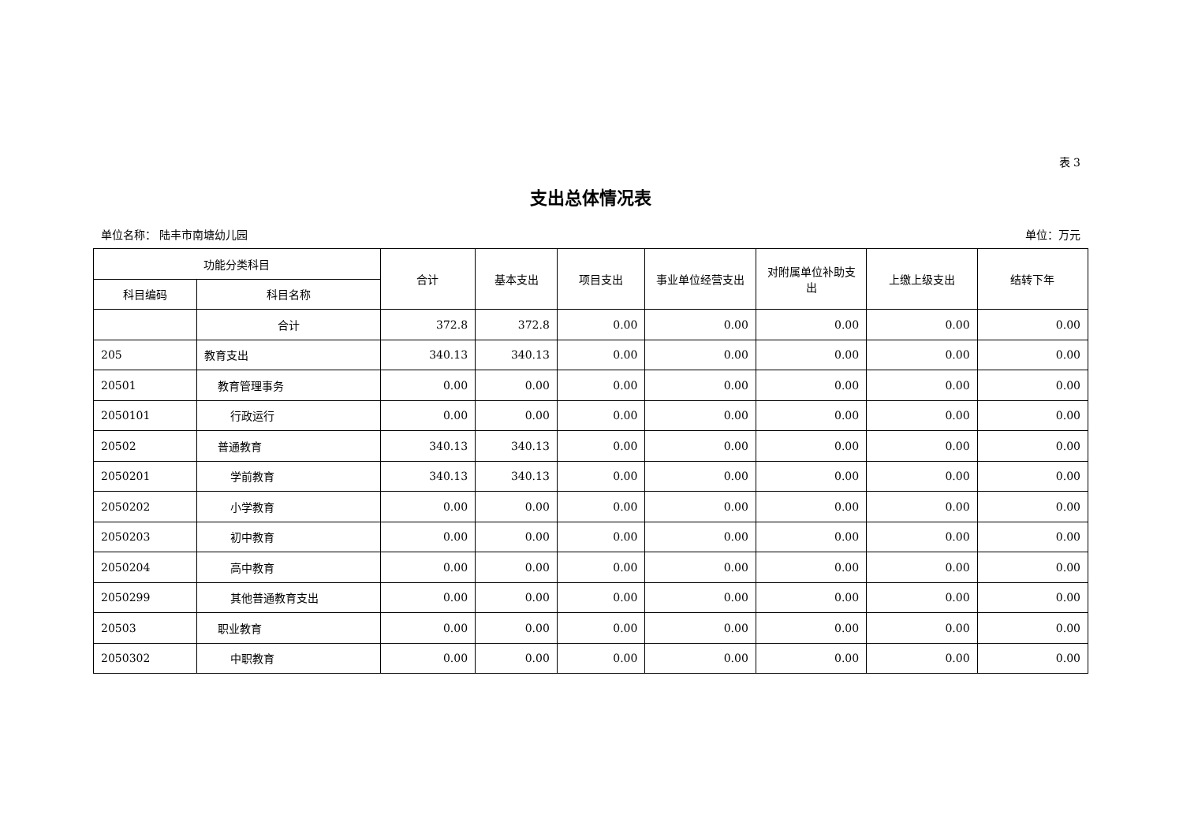表 3
支出总体情况表
单位名称： 陆丰市南塘幼儿园 单位：万元
| 功能分类科目 | | 合计 | 基本支出 | 项目支出 | 事业单位经营支出 | 对附属单位补助支出 | 上缴上级支出 | 结转下年 |
| --- | --- | --- | --- | --- | --- | --- | --- | --- |
| 科目编码 | 科目名称 | | | | | | | |
| | 合计 | 372.8 | 372.8 | 0.00 | 0.00 | 0.00 | 0.00 | 0.00 |
| 205 | 教育支出 | 340.13 | 340.13 | 0.00 | 0.00 | 0.00 | 0.00 | 0.00 |
| 20501 | 教育管理事务 | 0.00 | 0.00 | 0.00 | 0.00 | 0.00 | 0.00 | 0.00 |
| 2050101 | 行政运行 | 0.00 | 0.00 | 0.00 | 0.00 | 0.00 | 0.00 | 0.00 |
| 20502 | 普通教育 | 340.13 | 340.13 | 0.00 | 0.00 | 0.00 | 0.00 | 0.00 |
| 2050201 | 学前教育 | 340.13 | 340.13 | 0.00 | 0.00 | 0.00 | 0.00 | 0.00 |
| 2050202 | 小学教育 | 0.00 | 0.00 | 0.00 | 0.00 | 0.00 | 0.00 | 0.00 |
| 2050203 | 初中教育 | 0.00 | 0.00 | 0.00 | 0.00 | 0.00 | 0.00 | 0.00 |
| 2050204 | 高中教育 | 0.00 | 0.00 | 0.00 | 0.00 | 0.00 | 0.00 | 0.00 |
| 2050299 | 其他普通教育支出 | 0.00 | 0.00 | 0.00 | 0.00 | 0.00 | 0.00 | 0.00 |
| 20503 | 职业教育 | 0.00 | 0.00 | 0.00 | 0.00 | 0.00 | 0.00 | 0.00 |
| 2050302 | 中职教育 | 0.00 | 0.00 | 0.00 | 0.00 | 0.00 | 0.00 | 0.00 |